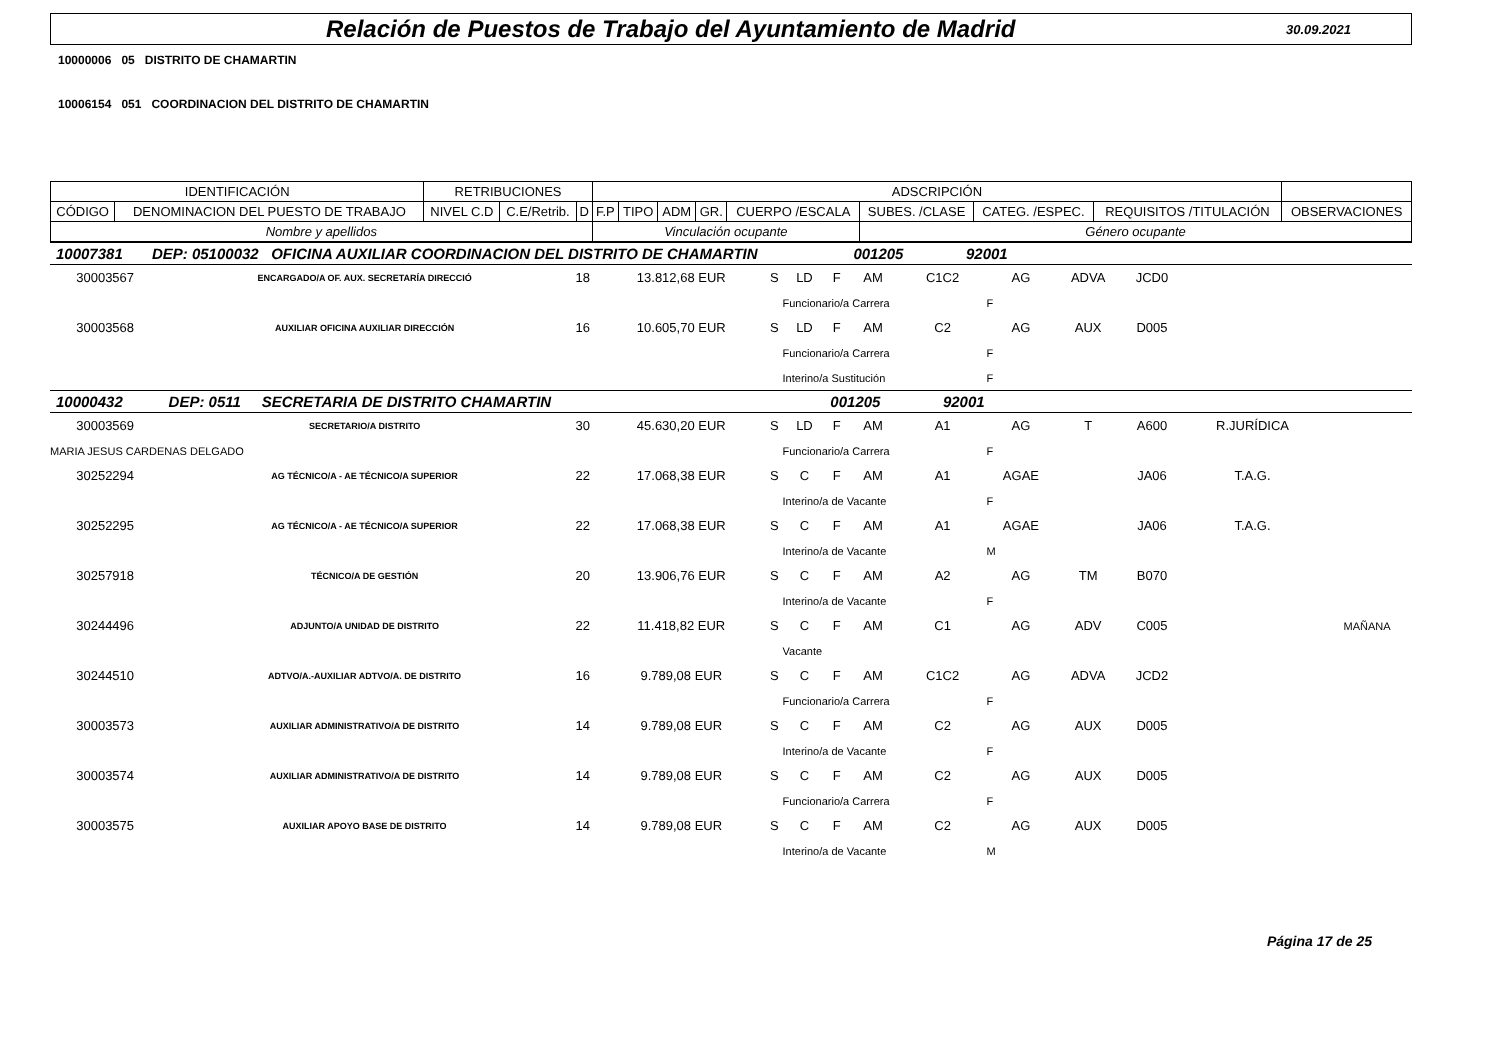Relación de Puestos de Trabajo del Ayuntamiento de Madrid
30.09.2021
10000006 05 DISTRITO DE CHAMARTIN
10006154 051 COORDINACION DEL DISTRITO DE CHAMARTIN
| IDENTIFICACIÓN | | RETRIBUCIONES | | | ADSCRIPCIÓN | | | | | | | | |
| CÓDIGO | DENOMINACION DEL PUESTO DE TRABAJO | NIVEL C.D | C.E/Retrib. | D | F.P | TIPO | ADM | GR. | CUERPO /ESCALA | SUBES. /CLASE | CATEG. /ESPEC. | REQUISITOS /TITULACIÓN | OBSERVACIONES |
| Nombre y apellidos | | | | | Vinculación ocupante | | | | | Género ocupante | | | |
| 10007381 DEP: 05100032 OFICINA AUXILIAR COORDINACION DEL DISTRITO DE CHAMARTIN 001205 92001 | | | | | | | | | | | | | |
| 30003567 | ENCARGADO/A OF. AUX. SECRETARÍA DIRECCIÓ | 18 | 13.812,68 EUR | S | LD | F | AM | C1C2 | AG | ADVA | JCD0 | | |
| | | | | | Funcionario/a Carrera | | | | F | | | | |
| 30003568 | AUXILIAR OFICINA AUXILIAR DIRECCIÓN | 16 | 10.605,70 EUR | S | LD | F | AM | C2 | AG | AUX | D005 | | |
| | | | | | Funcionario/a Carrera | | | | F | | | | |
| | | | | | Interino/a Sustitución | | | | F | | | | |
| 10000432 DEP: 0511 SECRETARIA DE DISTRITO CHAMARTIN 001205 92001 | | | | | | | | | | | | | |
| 30003569 | SECRETARIO/A DISTRITO | 30 | 45.630,20 EUR | S | LD | F | AM | A1 | AG | T | A600 | R.JURÍDICA | |
| MARIA JESUS CARDENAS DELGADO | | | | | Funcionario/a Carrera | | | | F | | | | |
| 30252294 | AG TÉCNICO/A - AE TÉCNICO/A SUPERIOR | 22 | 17.068,38 EUR | S | C | F | AM | A1 | AGAE | | JA06 | T.A.G. | |
| | | | | | Interino/a de Vacante | | | | F | | | | |
| 30252295 | AG TÉCNICO/A - AE TÉCNICO/A SUPERIOR | 22 | 17.068,38 EUR | S | C | F | AM | A1 | AGAE | | JA06 | T.A.G. | |
| | | | | | Interino/a de Vacante | | | | M | | | | |
| 30257918 | TÉCNICO/A DE GESTIÓN | 20 | 13.906,76 EUR | S | C | F | AM | A2 | AG | TM | B070 | | |
| | | | | | Interino/a de Vacante | | | | F | | | | |
| 30244496 | ADJUNTO/A UNIDAD DE DISTRITO | 22 | 11.418,82 EUR | S | C | F | AM | C1 | AG | ADV | C005 | | MAÑANA |
| | | | | | Vacante | | | | | | | | |
| 30244510 | ADTVO/A.-AUXILIAR ADTVO/A. DE DISTRITO | 16 | 9.789,08 EUR | S | C | F | AM | C1C2 | AG | ADVA | JCD2 | | |
| | | | | | Funcionario/a Carrera | | | | F | | | | |
| 30003573 | AUXILIAR ADMINISTRATIVO/A DE DISTRITO | 14 | 9.789,08 EUR | S | C | F | AM | C2 | AG | AUX | D005 | | |
| | | | | | Interino/a de Vacante | | | | F | | | | |
| 30003574 | AUXILIAR ADMINISTRATIVO/A DE DISTRITO | 14 | 9.789,08 EUR | S | C | F | AM | C2 | AG | AUX | D005 | | |
| | | | | | Funcionario/a Carrera | | | | F | | | | |
| 30003575 | AUXILIAR APOYO BASE DE DISTRITO | 14 | 9.789,08 EUR | S | C | F | AM | C2 | AG | AUX | D005 | | |
| | | | | | Interino/a de Vacante | | | | M | | | | |
Página 17 de 25